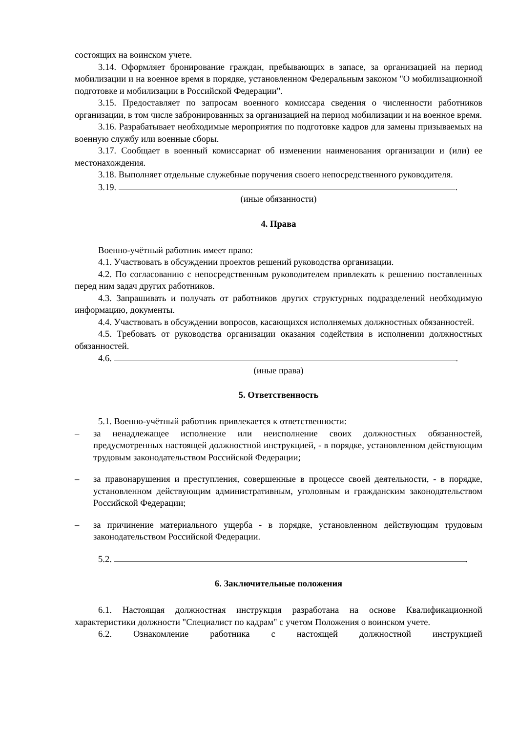состоящих на воинском учете.
3.14. Оформляет бронирование граждан, пребывающих в запасе, за организацией на период мобилизации и на военное время в порядке, установленном Федеральным законом "О мобилизационной подготовке и мобилизации в Российской Федерации".
3.15. Предоставляет по запросам военного комиссара сведения о численности работников организации, в том числе забронированных за организацией на период мобилизации и на военное время.
3.16. Разрабатывает необходимые мероприятия по подготовке кадров для замены призываемых на военную службу или военные сборы.
3.17. Сообщает в военный комиссариат об изменении наименования организации и (или) ее местонахождения.
3.18. Выполняет отдельные служебные поручения своего непосредственного руководителя.
3.19. .
(иные обязанности)
4. Права
Военно-учётный работник имеет право:
4.1. Участвовать в обсуждении проектов решений руководства организации.
4.2. По согласованию с непосредственным руководителем привлекать к решению поставленных перед ним задач других работников.
4.3. Запрашивать и получать от работников других структурных подразделений необходимую информацию, документы.
4.4. Участвовать в обсуждении вопросов, касающихся исполняемых должностных обязанностей.
4.5. Требовать от руководства организации оказания содействия в исполнении должностных обязанностей.
4.6. .
(иные права)
5. Ответственность
5.1. Военно-учётный работник привлекается к ответственности:
– за ненадлежащее исполнение или неисполнение своих должностных обязанностей, предусмотренных настоящей должностной инструкцией, - в порядке, установленном действующим трудовым законодательством Российской Федерации;
– за правонарушения и преступления, совершенные в процессе своей деятельности, - в порядке, установленном действующим административным, уголовным и гражданским законодательством Российской Федерации;
– за причинение материального ущерба - в порядке, установленном действующим трудовым законодательством Российской Федерации.
5.2. .
6. Заключительные положения
6.1. Настоящая должностная инструкция разработана на основе Квалификационной характеристики должности "Специалист по кадрам" с учетом Положения о воинском учете.
6.2. Ознакомление работника с настоящей должностной инструкцией